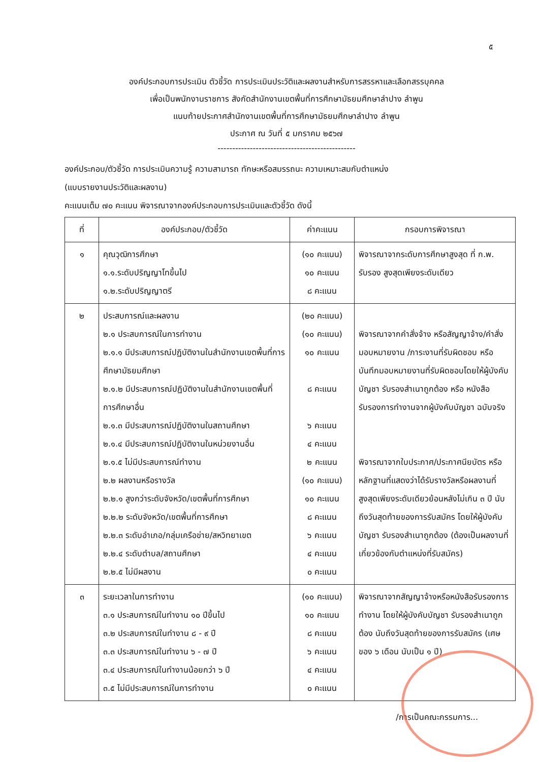๕
องค์ประกอบการประเมิน ตัวชี้วัด การประเมินประวัติและผลงานสำหรับการสรรหาและเลือกสรรบุคคล
เพื่อเป็นพนักงานราชการ สังกัดสำนักงานเขตพื้นที่การศึกษามัธยมศึกษาลำปาง ลำพูน
แนบท้ายประกาศสำนักงานเขตพื้นที่การศึกษามัธยมศึกษาลำปาง ลำพูน
ประกาศ ณ วันที่ ๕ มกราคม ๒๕๖๗
-----------------------------------------------
องค์ประกอบ/ตัวชี้วัด การประเมินความรู้ ความสามารถ ทักษะหรือสมรรถนะ ความเหมาะสมกับตำแหน่ง
(แบบรายงานประวัติและผลงาน)
คะแนนเต็ม ๗๐ คะแนน พิจารณาจากองค์ประกอบการประเมินและตัวชี้วัด ดังนี้
| ที่ | องค์ประกอบ/ตัวชี้วัด | ค่าคะแนน | กรอบการพิจารณา |
| --- | --- | --- | --- |
| ๑ | คุณวุฒิการศึกษา ๑.๑.ระดับปริญญาโทขึ้นไป ๑.๒.ระดับปริญญาตรี | (๑๐ คะแนน) ๑๐ คะแนน ๘ คะแนน | พิจารณาจากระดับการศึกษาสูงสุด ที่ ก.พ. รับรอง สูงสุดเพียงระดับเดียว |
| ๒ | ประสบการณ์และผลงาน ๒.๑ ประสบการณ์ในการทำงาน ๒.๑.๑ มีประสบการณ์ปฏิบัติงานในสำนักงานเขตพื้นที่การศึกษามัธยมศึกษา ๒.๑.๒ มีประสบการณ์ปฏิบัติงานในสำนักงานเขตพื้นที่การศึกษาอื่น ๒.๑.๓ มีประสบการณ์ปฏิบัติงานในสถานศึกษา ๒.๑.๔ มีประสบการณ์ปฏิบัติงานในหน่วยงานอื่น ๒.๑.๕ ไม่มีประสบการณ์ทำงาน ๒.๒ ผลงานหรือรางวัล ๒.๒.๑ สูงกว่าระดับจังหวัด/เขตพื้นที่การศึกษา ๒.๒.๒ ระดับจังหวัด/เขตพื้นที่การศึกษา ๒.๒.๓ ระดับอำเภอ/กลุ่มเครือข่าย/สหวิทยาเขต ๒.๒.๔ ระดับตำบล/สถานศึกษา ๒.๒.๕ ไม่มีผลงาน | (๒๐ คะแนน) (๑๐ คะแนน) ๑๐ คะแนน ๘ คะแนน ๖ คะแนน ๔ คะแนน ๒ คะแนน (๑๐ คะแนน) ๑๐ คะแนน ๘ คะแนน ๖ คะแนน ๔ คะแนน ๐ คะแนน | พิจารณาจากคำสั่งจ้าง หรือสัญญาจ้าง/คำสั่งมอบหมายงาน /ภาระงานที่รับผิดชอบ หรือบันทึกมอบหมายงานที่รับผิดชอบโดยให้ผู้บังคับบัญชา รับรองสำเนาถูกต้อง หรือ หนังสือรับรองการทำงานจากผู้บังคับบัญชา ฉบับจริง พิจารณาจากใบประกาศ/ประกาศนียบัตร หรือหลักฐานที่แสดงว่าได้รับรางวัลหรือผลงานที่สูงสุดเพียงระดับเดียวย้อนหลังไม่เกิน ๓ ปี นับถึงวันสุดท้ายของการรับสมัคร โดยให้ผู้บังคับบัญชา รับรองสำเนาถูกต้อง (ต้องเป็นผลงานที่เกี่ยวข้องกับตำแหน่งที่รับสมัคร) |
| ๓ | ระยะเวลาในการทำงาน ๓.๑ ประสบการณ์ในทำงาน ๑๐ ปีขึ้นไป ๓.๒ ประสบการณ์ในทำงาน ๘ - ๙ ปี ๓.๓ ประสบการณ์ในทำงาน ๖ - ๗ ปี ๓.๔ ประสบการณ์ในทำงานน้อยกว่า ๖ ปี ๓.๕ ไม่มีประสบการณ์ในการทำงาน | (๑๐ คะแนน) ๑๐ คะแนน ๘ คะแนน ๖ คะแนน ๔ คะแนน ๐ คะแนน | พิจารณาจากสัญญาจ้างหรือหนังสือรับรองการทำงาน โดยให้ผู้บังคับบัญชา รับรองสำเนาถูกต้อง นับถึงวันสุดท้ายของการรับสมัคร (เศษของ ๖ เดือน นับเป็น ๑ ปี) |
/การเป็นคณะกรรมการ...